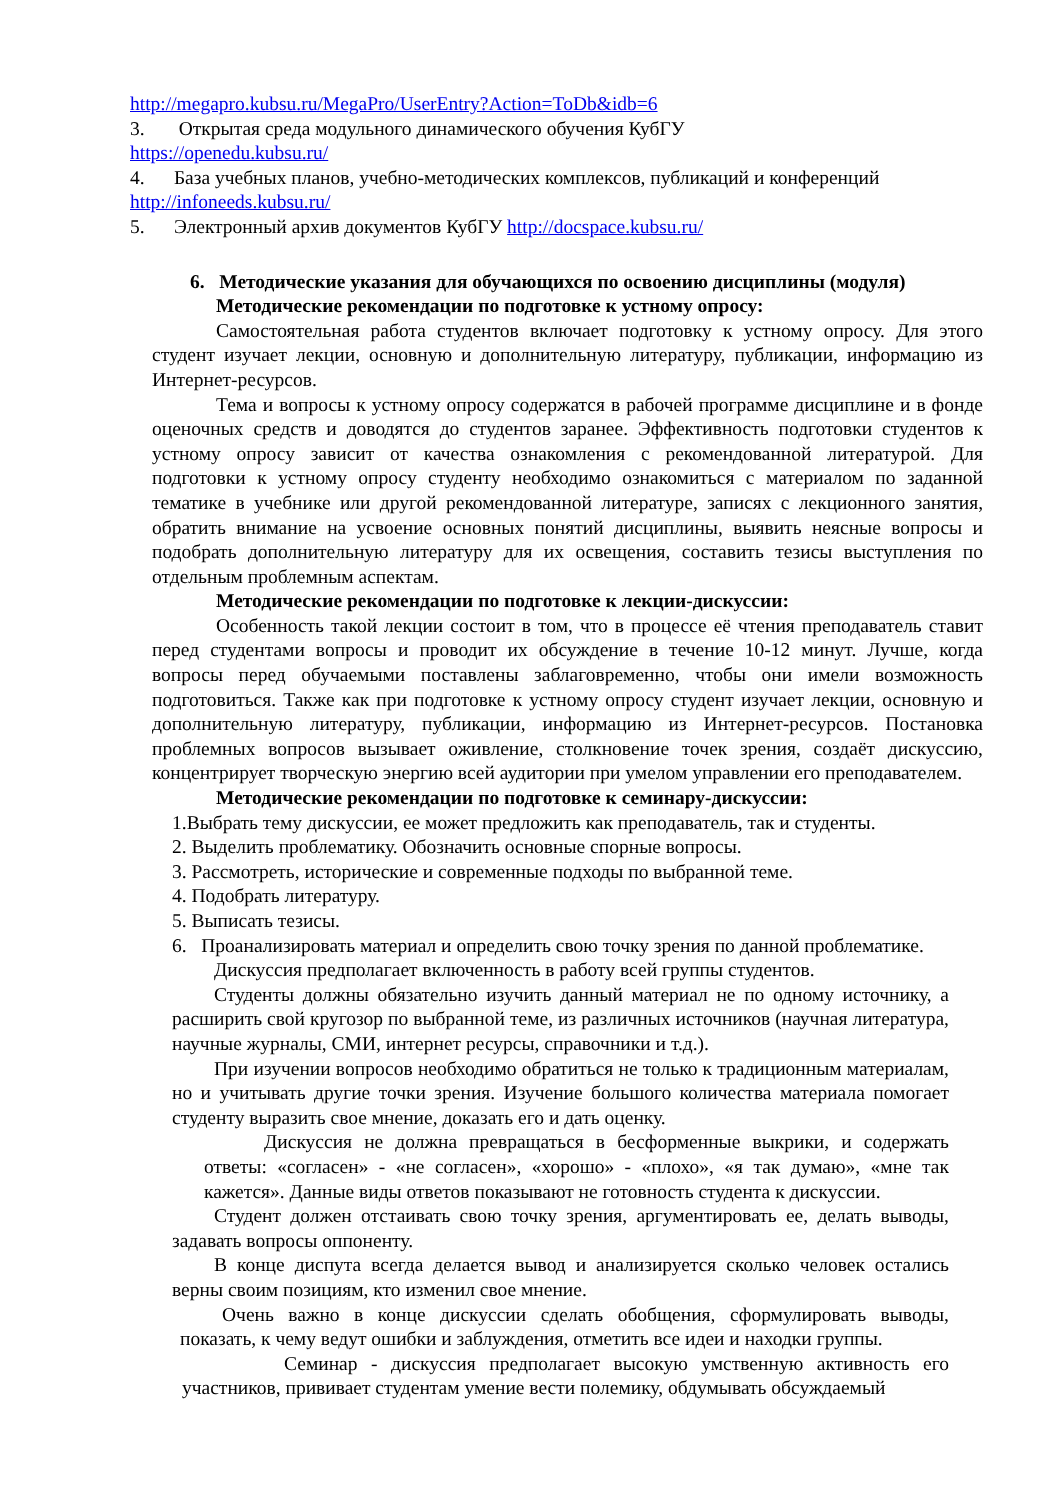http://megapro.kubsu.ru/MegaPro/UserEntry?Action=ToDb&idb=6
3. Открытая среда модульного динамического обучения КубГУ
https://openedu.kubsu.ru/
4. База учебных планов, учебно-методических комплексов, публикаций и конференций
http://infoneeds.kubsu.ru/
5. Электронный архив документов КубГУ http://docspace.kubsu.ru/
6. Методические указания для обучающихся по освоению дисциплины (модуля)
Методические рекомендации по подготовке к устному опросу:
Самостоятельная работа студентов включает подготовку к устному опросу. Для этого студент изучает лекции, основную и дополнительную литературу, публикации, информацию из Интернет-ресурсов.
Тема и вопросы к устному опросу содержатся в рабочей программе дисциплине и в фонде оценочных средств и доводятся до студентов заранее. Эффективность подготовки студентов к устному опросу зависит от качества ознакомления с рекомендованной литературой. Для подготовки к устному опросу студенту необходимо ознакомиться с материалом по заданной тематике в учебнике или другой рекомендованной литературе, записях с лекционного занятия, обратить внимание на усвоение основных понятий дисциплины, выявить неясные вопросы и подобрать дополнительную литературу для их освещения, составить тезисы выступления по отдельным проблемным аспектам.
Методические рекомендации по подготовке к лекции-дискуссии:
Особенность такой лекции состоит в том, что в процессе её чтения преподаватель ставит перед студентами вопросы и проводит их обсуждение в течение 10-12 минут. Лучше, когда вопросы перед обучаемыми поставлены заблаговременно, чтобы они имели возможность подготовиться. Также как при подготовке к устному опросу студент изучает лекции, основную и дополнительную литературу, публикации, информацию из Интернет-ресурсов. Постановка проблемных вопросов вызывает оживление, столкновение точек зрения, создаёт дискуссию, концентрирует творческую энергию всей аудитории при умелом управлении его преподавателем.
Методические рекомендации по подготовке к семинару-дискуссии:
1.Выбрать тему дискуссии, ее может предложить как преподаватель, так и студенты.
2. Выделить проблематику. Обозначить основные спорные вопросы.
3. Рассмотреть, исторические и современные подходы по выбранной теме.
4. Подобрать литературу.
5. Выписать тезисы.
6. Проанализировать материал и определить свою точку зрения по данной проблематике.
Дискуссия предполагает включенность в работу всей группы студентов.
Студенты должны обязательно изучить данный материал не по одному источнику, а расширить свой кругозор по выбранной теме, из различных источников (научная литература, научные журналы, СМИ, интернет ресурсы, справочники и т.д.).
При изучении вопросов необходимо обратиться не только к традиционным материалам, но и учитывать другие точки зрения. Изучение большого количества материала помогает студенту выразить свое мнение, доказать его и дать оценку.
Дискуссия не должна превращаться в бесформенные выкрики, и содержать ответы: «согласен» - «не согласен», «хорошо» - «плохо», «я так думаю», «мне так кажется». Данные виды ответов показывают не готовность студента к дискуссии.
Студент должен отстаивать свою точку зрения, аргументировать ее, делать выводы, задавать вопросы оппоненту.
В конце диспута всегда делается вывод и анализируется сколько человек остались верны своим позициям, кто изменил свое мнение.
Очень важно в конце дискуссии сделать обобщения, сформулировать выводы, показать, к чему ведут ошибки и заблуждения, отметить все идеи и находки группы.
Семинар - дискуссия предполагает высокую умственную активность его участников, прививает студентам умение вести полемику, обдумывать обсуждаемый